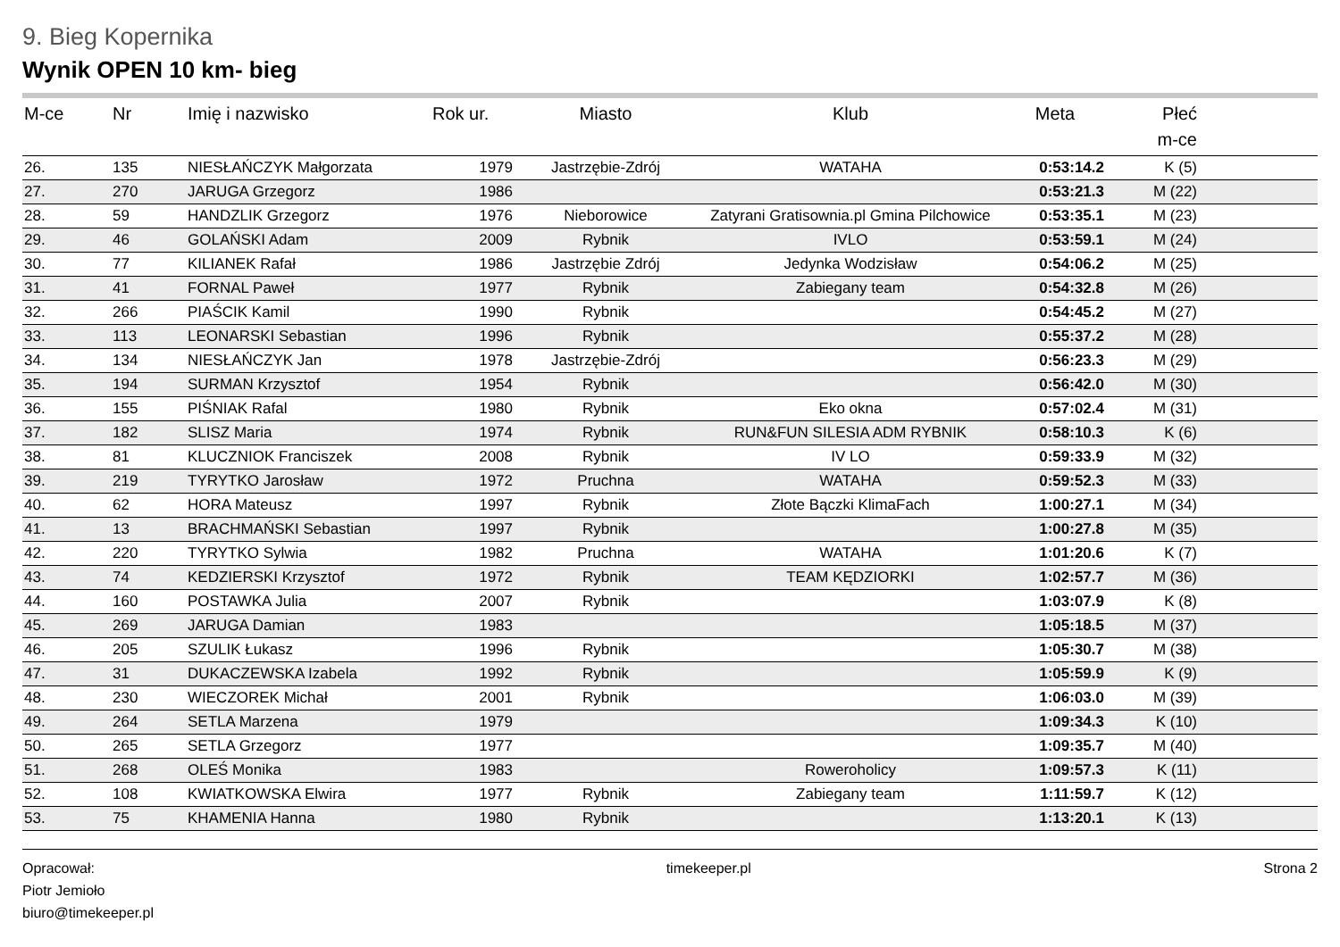9. Bieg Kopernika
Wynik OPEN 10 km- bieg
| M-ce | Nr | Imię i nazwisko | Rok ur. | Miasto | Klub | Meta | Płeć | |
| --- | --- | --- | --- | --- | --- | --- | --- | --- |
| | | | | | | | m-ce | |
| 26. | 135 | NIESŁAŃCZYK Małgorzata | 1979 | Jastrzębie-Zdrój | WATAHA | 0:53:14.2 | K (5) | |
| 27. | 270 | JARUGA Grzegorz | 1986 | | | 0:53:21.3 | M (22) | |
| 28. | 59 | HANDZLIK Grzegorz | 1976 | Nieborowice | Zatyrani Gratisownia.pl Gmina Pilchowice | 0:53:35.1 | M (23) | |
| 29. | 46 | GOLAŃSKI Adam | 2009 | Rybnik | IVLO | 0:53:59.1 | M (24) | |
| 30. | 77 | KILIANEK Rafał | 1986 | Jastrzębie Zdrój | Jedynka Wodzisław | 0:54:06.2 | M (25) | |
| 31. | 41 | FORNAL Paweł | 1977 | Rybnik | Zabiegany team | 0:54:32.8 | M (26) | |
| 32. | 266 | PIAŚCIK Kamil | 1990 | Rybnik | | 0:54:45.2 | M (27) | |
| 33. | 113 | LEONARSKI Sebastian | 1996 | Rybnik | | 0:55:37.2 | M (28) | |
| 34. | 134 | NIESŁAŃCZYK Jan | 1978 | Jastrzębie-Zdrój | | 0:56:23.3 | M (29) | |
| 35. | 194 | SURMAN Krzysztof | 1954 | Rybnik | | 0:56:42.0 | M (30) | |
| 36. | 155 | PIŚNIAK Rafal | 1980 | Rybnik | Eko okna | 0:57:02.4 | M (31) | |
| 37. | 182 | SLISZ Maria | 1974 | Rybnik | RUN&FUN SILESIA ADM RYBNIK | 0:58:10.3 | K (6) | |
| 38. | 81 | KLUCZNIOK Franciszek | 2008 | Rybnik | IV LO | 0:59:33.9 | M (32) | |
| 39. | 219 | TYRYTKO Jarosław | 1972 | Pruchna | WATAHA | 0:59:52.3 | M (33) | |
| 40. | 62 | HORA Mateusz | 1997 | Rybnik | Złote Bączki KlimaFach | 1:00:27.1 | M (34) | |
| 41. | 13 | BRACHMAŃSKI Sebastian | 1997 | Rybnik | | 1:00:27.8 | M (35) | |
| 42. | 220 | TYRYTKO Sylwia | 1982 | Pruchna | WATAHA | 1:01:20.6 | K (7) | |
| 43. | 74 | KEDZIERSKI Krzysztof | 1972 | Rybnik | TEAM KĘDZIORKI | 1:02:57.7 | M (36) | |
| 44. | 160 | POSTAWKA Julia | 2007 | Rybnik | | 1:03:07.9 | K (8) | |
| 45. | 269 | JARUGA Damian | 1983 | | | 1:05:18.5 | M (37) | |
| 46. | 205 | SZULIK Łukasz | 1996 | Rybnik | | 1:05:30.7 | M (38) | |
| 47. | 31 | DUKACZEWSKA Izabela | 1992 | Rybnik | | 1:05:59.9 | K (9) | |
| 48. | 230 | WIECZOREK Michał | 2001 | Rybnik | | 1:06:03.0 | M (39) | |
| 49. | 264 | SETLA Marzena | 1979 | | | 1:09:34.3 | K (10) | |
| 50. | 265 | SETLA Grzegorz | 1977 | | | 1:09:35.7 | M (40) | |
| 51. | 268 | OLEŚ Monika | 1983 | | Roweroholicy | 1:09:57.3 | K (11) | |
| 52. | 108 | KWIATKOWSKA Elwira | 1977 | Rybnik | Zabiegany team | 1:11:59.7 | K (12) | |
| 53. | 75 | KHAMENIA Hanna | 1980 | Rybnik | | 1:13:20.1 | K (13) | |
Opracował:
Piotr Jemioło
biuro@timekeeper.pl
timekeeper.pl Strona 2